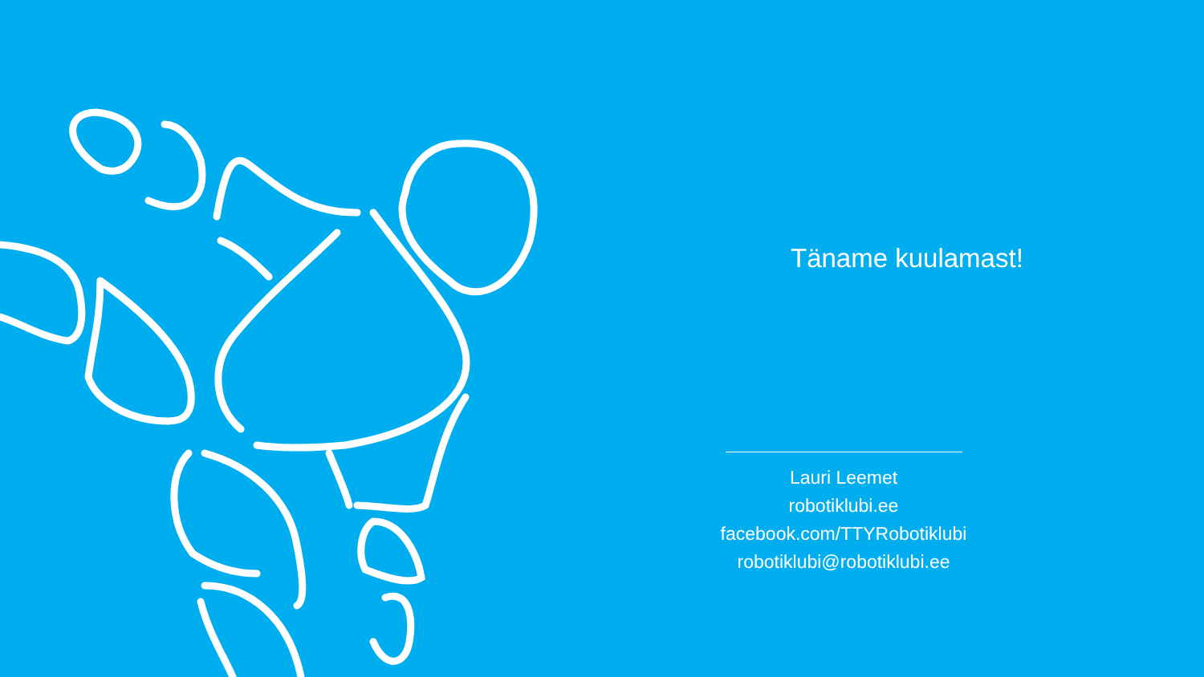Täname kuulamast!
Lauri Leemet
robotiklubi.ee
facebook.com/TTYRobotiklubi
robotiklubi@robotiklubi.ee